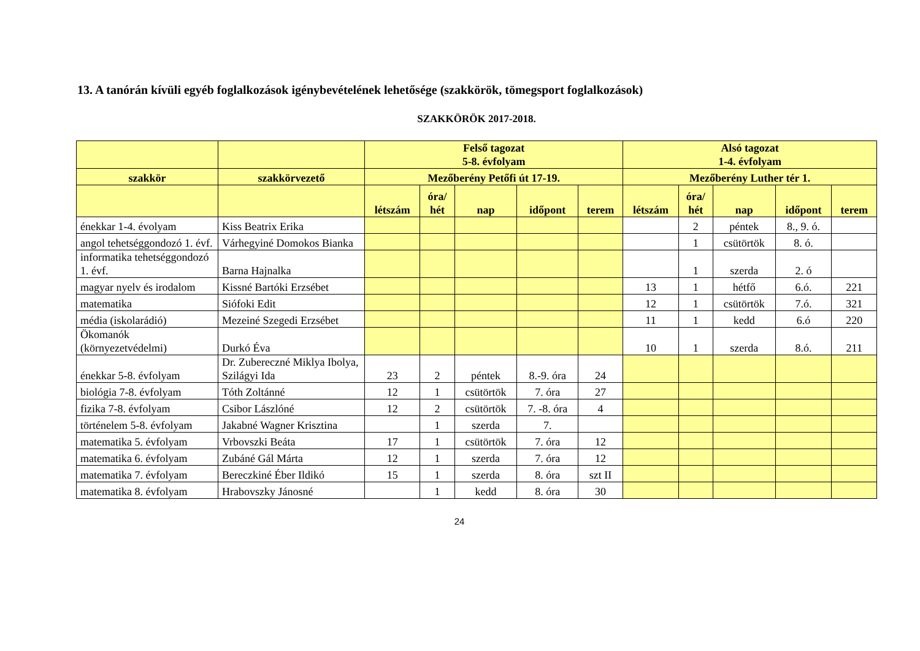13. A tanórán kívüli egyéb foglalkozások igénybevételének lehetősége (szakkörök, tömegsport foglalkozások)
SZAKKÖRÖK 2017-2018.
| | | Felső tagozat 5-8. évfolyam | | | | | Alsó tagozat 1-4. évfolyam | | | | |
| --- | --- | --- | --- | --- | --- | --- | --- | --- | --- | --- | --- |
| szakkör | szakkörvezető | Mezőberény Petőfi út 17-19. | | | | | Mezőberény Luther tér 1. | | | | |
| | | létszám | óra/ hét | nap | időpont | terem | létszám | óra/ hét | nap | időpont | terem |
| énekkar 1-4. évolyam | Kiss Beatrix Erika | | | | | | | 2 | péntek | 8., 9. ó. | |
| angol tehetséggondozó 1. évf. | Várhegyiné Domokos Bianka | | | | | | | 1 | csütörtök | 8. ó. | |
| informatika tehetséggondozó 1. évf. | Barna Hajnalka | | | | | | | 1 | szerda | 2. ó | |
| magyar nyelv és irodalom | Kissné Bartóki Erzsébet | | | | | | 13 | 1 | hétfő | 6.ó. | 221 |
| matematika | Siófoki Edit | | | | | | 12 | 1 | csütörtök | 7.ó. | 321 |
| média (iskolarádió) | Mezeiné Szegedi Erzsébet | | | | | | 11 | 1 | kedd | 6.ó | 220 |
| Ökomanók (környezetvédelmi) | Durkó Éva | | | | | | 10 | 1 | szerda | 8.ó. | 211 |
| énekkar 5-8. évfolyam | Dr. Zubereczné Miklya Ibolya, Szilágyi Ida | 23 | 2 | péntek | 8.-9. óra | 24 | | | | | |
| biológia 7-8. évfolyam | Tóth Zoltánné | 12 | 1 | csütörtök | 7. óra | 27 | | | | | |
| fizika 7-8. évfolyam | Csibor Lászlóné | 12 | 2 | csütörtök | 7. -8. óra | 4 | | | | | |
| történelem 5-8. évfolyam | Jakabné Wagner Krisztina | | 1 | szerda | 7. | | | | | | |
| matematika 5. évfolyam | Vrbovszki Beáta | 17 | 1 | csütörtök | 7. óra | 12 | | | | | |
| matematika 6. évfolyam | Zubáné Gál Márta | 12 | 1 | szerda | 7. óra | 12 | | | | | |
| matematika 7. évfolyam | Bereczkiné Éber Ildikó | 15 | 1 | szerda | 8. óra | szt II | | | | | |
| matematika 8. évfolyam | Hrabovszky Jánosné | | 1 | kedd | 8. óra | 30 | | | | | |
24